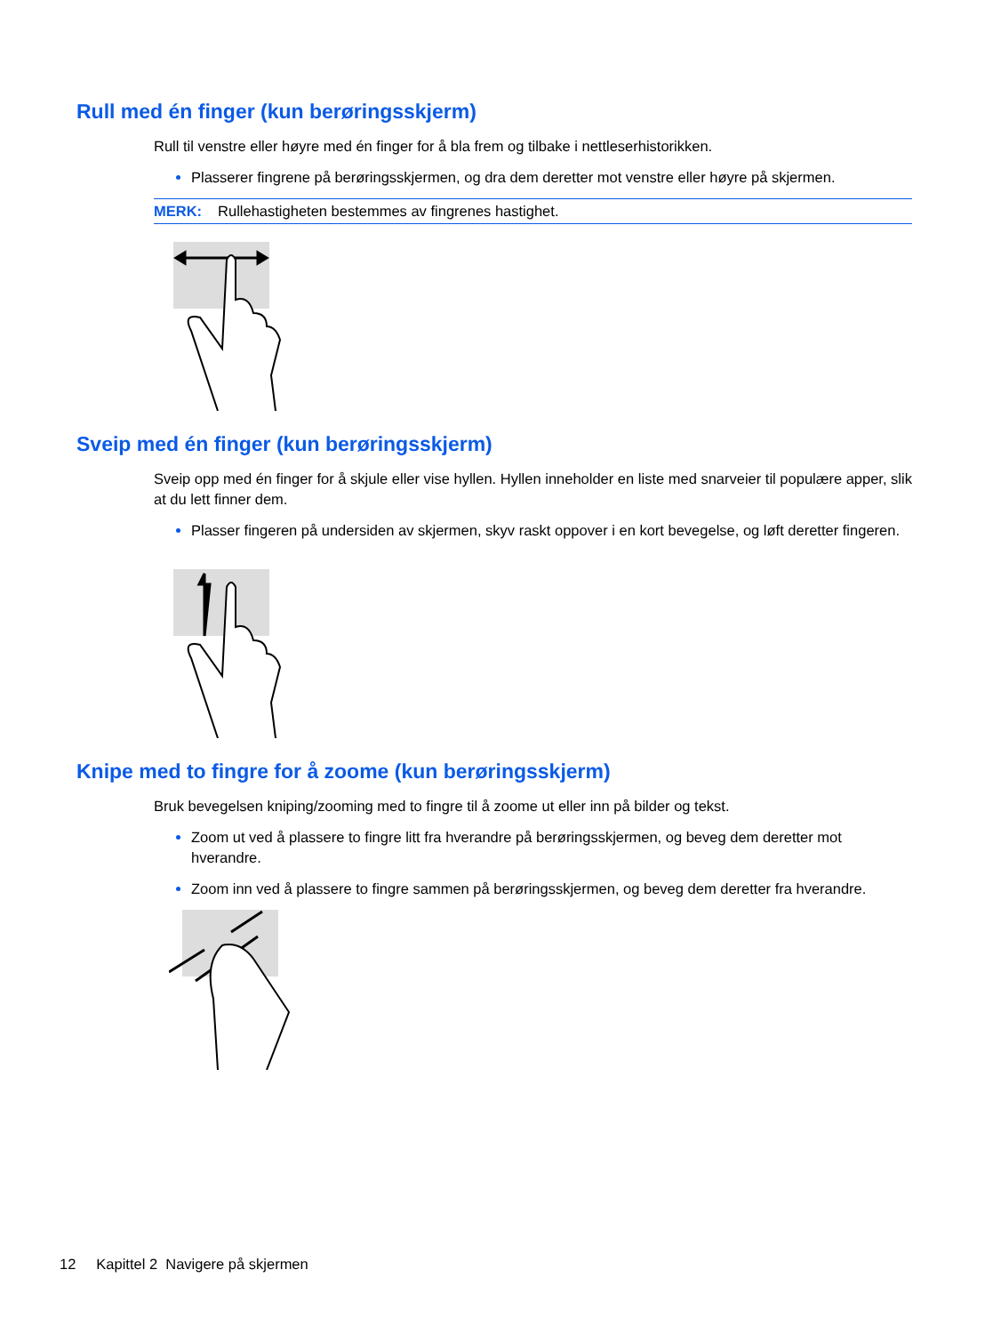Rull med én finger (kun berøringsskjerm)
Rull til venstre eller høyre med én finger for å bla frem og tilbake i nettleserhistorikken.
Plasserer fingrene på berøringsskjermen, og dra dem deretter mot venstre eller høyre på skjermen.
MERK: Rullehastigheten bestemmes av fingrenes hastighet.
Sveip med én finger (kun berøringsskjerm)
Sveip opp med én finger for å skjule eller vise hyllen. Hyllen inneholder en liste med snarveier til populære apper, slik at du lett finner dem.
Plasser fingeren på undersiden av skjermen, skyv raskt oppover i en kort bevegelse, og løft deretter fingeren.
Knipe med to fingre for å zoome (kun berøringsskjerm)
Bruk bevegelsen kniping/zooming med to fingre til å zoome ut eller inn på bilder og tekst.
Zoom ut ved å plassere to fingre litt fra hverandre på berøringsskjermen, og beveg dem deretter mot hverandre.
Zoom inn ved å plassere to fingre sammen på berøringsskjermen, og beveg dem deretter fra hverandre.
12 Kapittel 2 Navigere på skjermen